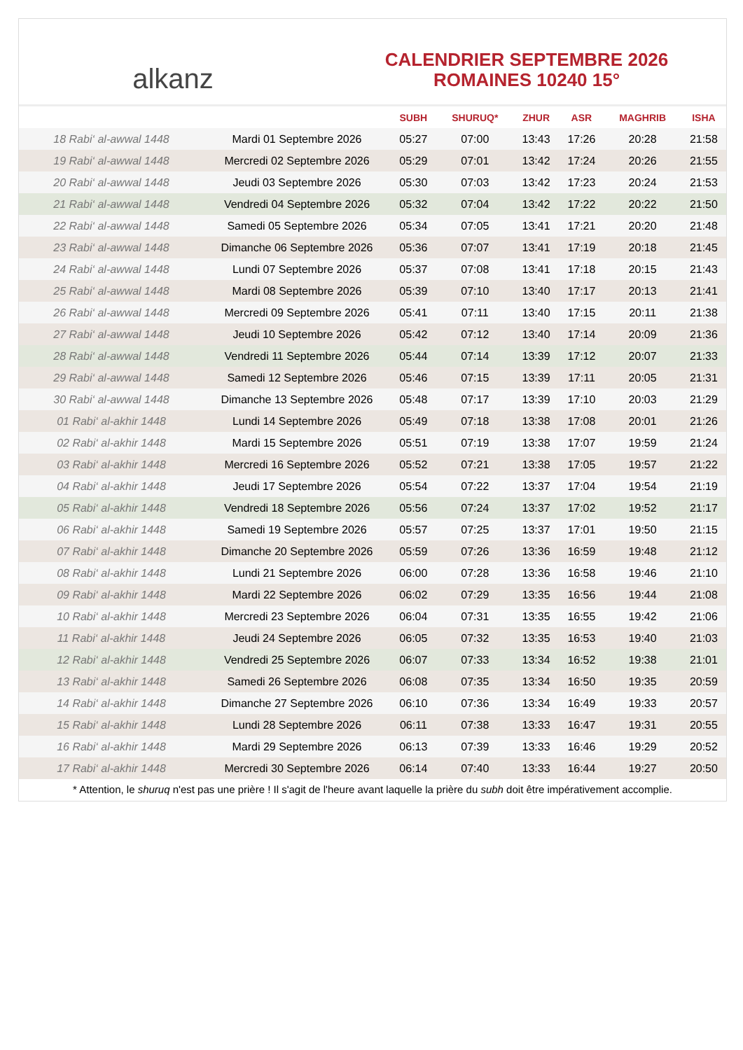alkanz
CALENDRIER SEPTEMBRE 2026
ROMAINES 10240 15°
| | | SUBH | SHURUQ* | ZHUR | ASR | MAGHRIB | ISHA |
| --- | --- | --- | --- | --- | --- | --- | --- |
| 18 Rabi‘ al-awwal 1448 | Mardi 01 Septembre 2026 | 05:27 | 07:00 | 13:43 | 17:26 | 20:28 | 21:58 |
| 19 Rabi‘ al-awwal 1448 | Mercredi 02 Septembre 2026 | 05:29 | 07:01 | 13:42 | 17:24 | 20:26 | 21:55 |
| 20 Rabi‘ al-awwal 1448 | Jeudi 03 Septembre 2026 | 05:30 | 07:03 | 13:42 | 17:23 | 20:24 | 21:53 |
| 21 Rabi‘ al-awwal 1448 | Vendredi 04 Septembre 2026 | 05:32 | 07:04 | 13:42 | 17:22 | 20:22 | 21:50 |
| 22 Rabi‘ al-awwal 1448 | Samedi 05 Septembre 2026 | 05:34 | 07:05 | 13:41 | 17:21 | 20:20 | 21:48 |
| 23 Rabi‘ al-awwal 1448 | Dimanche 06 Septembre 2026 | 05:36 | 07:07 | 13:41 | 17:19 | 20:18 | 21:45 |
| 24 Rabi‘ al-awwal 1448 | Lundi 07 Septembre 2026 | 05:37 | 07:08 | 13:41 | 17:18 | 20:15 | 21:43 |
| 25 Rabi‘ al-awwal 1448 | Mardi 08 Septembre 2026 | 05:39 | 07:10 | 13:40 | 17:17 | 20:13 | 21:41 |
| 26 Rabi‘ al-awwal 1448 | Mercredi 09 Septembre 2026 | 05:41 | 07:11 | 13:40 | 17:15 | 20:11 | 21:38 |
| 27 Rabi‘ al-awwal 1448 | Jeudi 10 Septembre 2026 | 05:42 | 07:12 | 13:40 | 17:14 | 20:09 | 21:36 |
| 28 Rabi‘ al-awwal 1448 | Vendredi 11 Septembre 2026 | 05:44 | 07:14 | 13:39 | 17:12 | 20:07 | 21:33 |
| 29 Rabi‘ al-awwal 1448 | Samedi 12 Septembre 2026 | 05:46 | 07:15 | 13:39 | 17:11 | 20:05 | 21:31 |
| 30 Rabi‘ al-awwal 1448 | Dimanche 13 Septembre 2026 | 05:48 | 07:17 | 13:39 | 17:10 | 20:03 | 21:29 |
| 01 Rabi‘ al-akhir 1448 | Lundi 14 Septembre 2026 | 05:49 | 07:18 | 13:38 | 17:08 | 20:01 | 21:26 |
| 02 Rabi‘ al-akhir 1448 | Mardi 15 Septembre 2026 | 05:51 | 07:19 | 13:38 | 17:07 | 19:59 | 21:24 |
| 03 Rabi‘ al-akhir 1448 | Mercredi 16 Septembre 2026 | 05:52 | 07:21 | 13:38 | 17:05 | 19:57 | 21:22 |
| 04 Rabi‘ al-akhir 1448 | Jeudi 17 Septembre 2026 | 05:54 | 07:22 | 13:37 | 17:04 | 19:54 | 21:19 |
| 05 Rabi‘ al-akhir 1448 | Vendredi 18 Septembre 2026 | 05:56 | 07:24 | 13:37 | 17:02 | 19:52 | 21:17 |
| 06 Rabi‘ al-akhir 1448 | Samedi 19 Septembre 2026 | 05:57 | 07:25 | 13:37 | 17:01 | 19:50 | 21:15 |
| 07 Rabi‘ al-akhir 1448 | Dimanche 20 Septembre 2026 | 05:59 | 07:26 | 13:36 | 16:59 | 19:48 | 21:12 |
| 08 Rabi‘ al-akhir 1448 | Lundi 21 Septembre 2026 | 06:00 | 07:28 | 13:36 | 16:58 | 19:46 | 21:10 |
| 09 Rabi‘ al-akhir 1448 | Mardi 22 Septembre 2026 | 06:02 | 07:29 | 13:35 | 16:56 | 19:44 | 21:08 |
| 10 Rabi‘ al-akhir 1448 | Mercredi 23 Septembre 2026 | 06:04 | 07:31 | 13:35 | 16:55 | 19:42 | 21:06 |
| 11 Rabi‘ al-akhir 1448 | Jeudi 24 Septembre 2026 | 06:05 | 07:32 | 13:35 | 16:53 | 19:40 | 21:03 |
| 12 Rabi‘ al-akhir 1448 | Vendredi 25 Septembre 2026 | 06:07 | 07:33 | 13:34 | 16:52 | 19:38 | 21:01 |
| 13 Rabi‘ al-akhir 1448 | Samedi 26 Septembre 2026 | 06:08 | 07:35 | 13:34 | 16:50 | 19:35 | 20:59 |
| 14 Rabi‘ al-akhir 1448 | Dimanche 27 Septembre 2026 | 06:10 | 07:36 | 13:34 | 16:49 | 19:33 | 20:57 |
| 15 Rabi‘ al-akhir 1448 | Lundi 28 Septembre 2026 | 06:11 | 07:38 | 13:33 | 16:47 | 19:31 | 20:55 |
| 16 Rabi‘ al-akhir 1448 | Mardi 29 Septembre 2026 | 06:13 | 07:39 | 13:33 | 16:46 | 19:29 | 20:52 |
| 17 Rabi‘ al-akhir 1448 | Mercredi 30 Septembre 2026 | 06:14 | 07:40 | 13:33 | 16:44 | 19:27 | 20:50 |
* Attention, le shuruq n'est pas une prière ! Il s'agit de l'heure avant laquelle la prière du subh doit être impérativement accomplie.